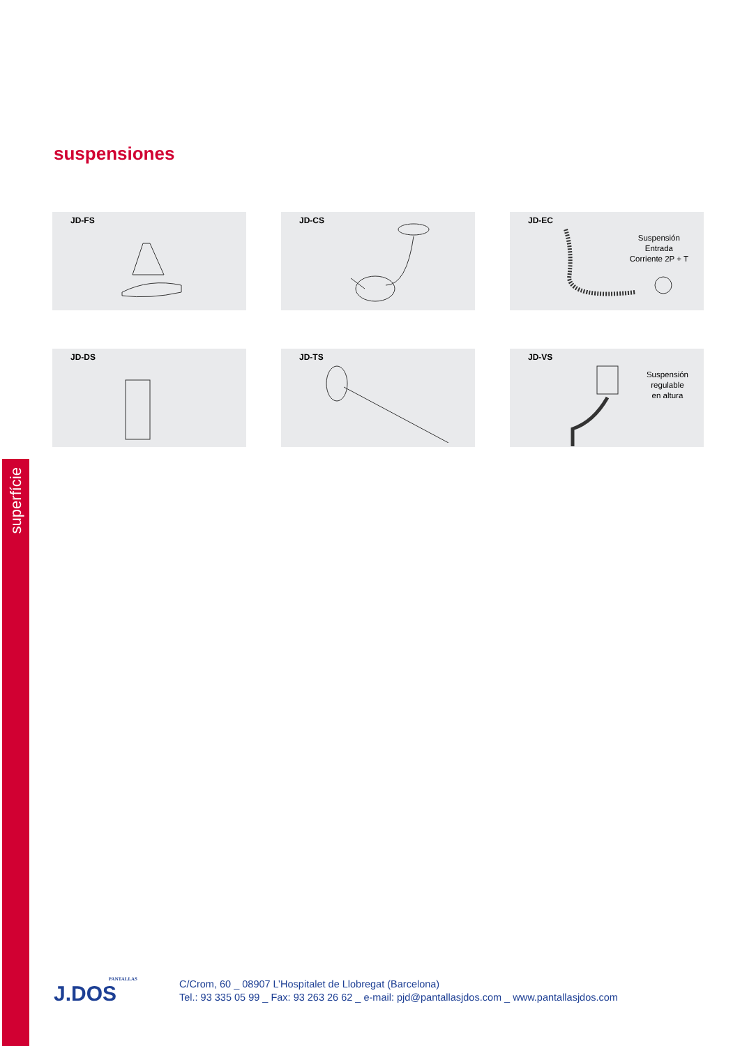superfície
suspensiones
JD-FS
JD-CS
JD-EC
Suspensión
Entrada
Corriente 2P + T
JD-DS
JD-TS
JD-VS
Suspensión
regulable
en altura
PANTALLAS
J.DOS
C/Crom, 60 _ 08907 L’Hospitalet de Llobregat (Barcelona)
Tel.: 93 335 05 99 _ Fax: 93 263 26 62 _ e-mail: pjd@pantallasjdos.com _ www.pantallasjdos.com